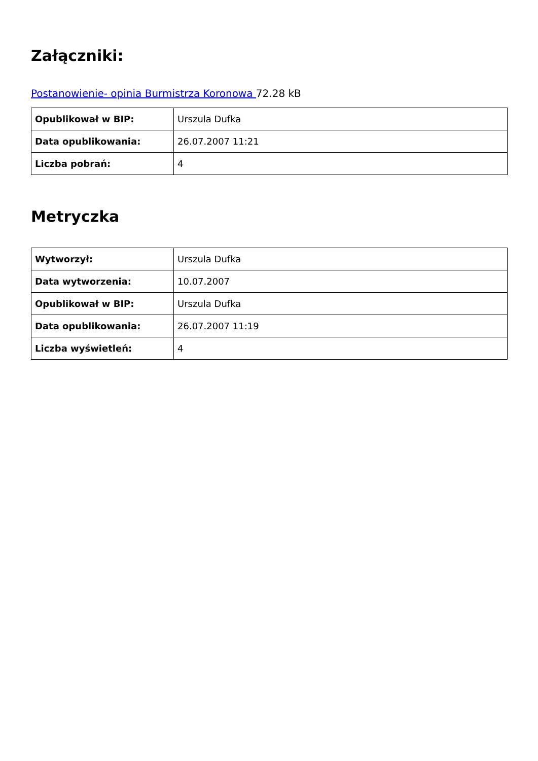Załączniki:
Postanowienie- opinia Burmistrza Koronowa 72.28 kB
| Opublikował w BIP: | Urszula Dufka |
| Data opublikowania: | 26.07.2007 11:21 |
| Liczba pobrań: | 4 |
Metryczka
| Wytworzył: | Urszula Dufka |
| Data wytworzenia: | 10.07.2007 |
| Opublikował w BIP: | Urszula Dufka |
| Data opublikowania: | 26.07.2007 11:19 |
| Liczba wyświetleń: | 4 |